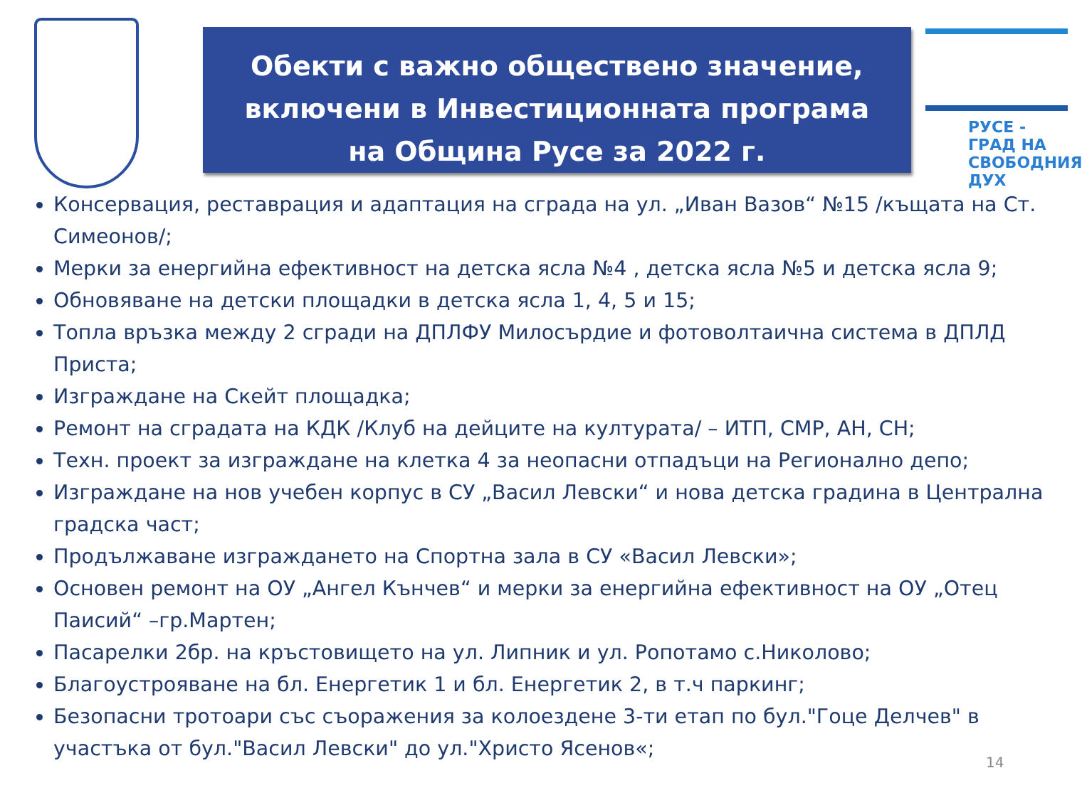Обекти с важно обществено значение,
включени в Инвестиционната програма
на Община Русе за 2022 г.
РУСЕ -
ГРАД НА
СВОБОДНИЯ
ДУХ
Консервация, реставрация и адаптация на сграда на ул. „Иван Вазов“ №15 /къщата на Ст. Симеонов/;
Мерки за енергийна ефективност на детска ясла №4 , детска ясла №5 и детска ясла 9;
Обновяване на детски площадки в детска ясла 1, 4, 5 и 15;
Топла връзка между 2 сгради на ДПЛФУ Милосърдие и фотоволтаична система в ДПЛД Приста;
Изграждане на Скейт площадка;
Ремонт на сградата на КДК /Клуб на дейците на културата/ – ИТП, СМР, АН, СН;
Техн. проект за изграждане на клетка 4 за неопасни отпадъци на Регионално депо;
Изграждане на нов учебен корпус в СУ „Васил Левски“ и нова детска градина в Централна градска част;
Продължаване изграждането на Спортна зала в СУ «Васил Левски»;
Основен ремонт на ОУ „Ангел Кънчев“ и мерки за енергийна ефективност на ОУ „Отец Паисий“ –гр.Мартен;
Пасарелки 2бр. на кръстовището на ул. Липник и ул. Ропотамо с.Николово;
Благоустрояване на бл. Енергетик 1 и бл. Енергетик 2, в т.ч паркинг;
Безопасни тротоари със съоражения за колоездене 3-ти етап по бул."Гоце Делчев" в участъка от бул."Васил Левски" до ул."Христо Ясенов«;
14